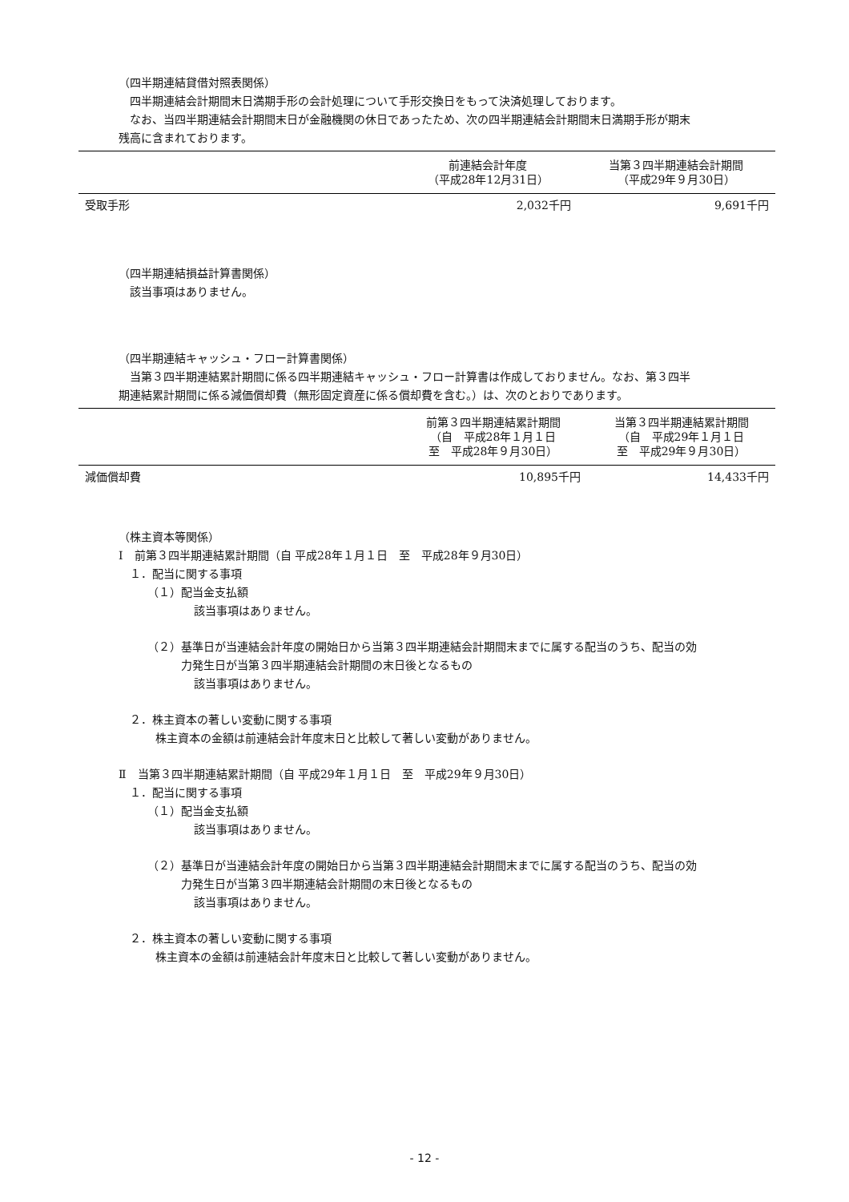（四半期連結貸借対照表関係）
四半期連結会計期間末日満期手形の会計処理について手形交換日をもって決済処理しております。
なお、当四半期連結会計期間末日が金融機関の休日であったため、次の四半期連結会計期間末日満期手形が期末
残高に含まれております。
| | 前連結会計年度 （平成28年12月31日） | 当第３四半期連結会計期間 （平成29年９月30日） |
| --- | --- | --- |
| 受取手形 | 2,032千円 | 9,691千円 |
（四半期連結損益計算書関係）
該当事項はありません。
（四半期連結キャッシュ・フロー計算書関係）
当第３四半期連結累計期間に係る四半期連結キャッシュ・フロー計算書は作成しておりません。なお、第３四半
期連結累計期間に係る減価償却費（無形固定資産に係る償却費を含む。）は、次のとおりであります。
| | 前第３四半期連結累計期間 （自 平成28年１月１日 至 平成28年９月30日） | 当第３四半期連結累計期間 （自 平成29年１月１日 至 平成29年９月30日） |
| --- | --- | --- |
| 減価償却費 | 10,895千円 | 14,433千円 |
（株主資本等関係）
Ⅰ　前第３四半期連結累計期間（自 平成28年１月１日　至　平成28年９月30日）
１．配当に関する事項
（１）配当金支払額
該当事項はありません。
（２）基準日が当連結会計年度の開始日から当第３四半期連結会計期間末までに属する配当のうち、配当の効
力発生日が当第３四半期連結会計期間の末日後となるもの
該当事項はありません。
２．株主資本の著しい変動に関する事項
株主資本の金額は前連結会計年度末日と比較して著しい変動がありません。
Ⅱ　当第３四半期連結累計期間（自 平成29年１月１日　至　平成29年９月30日）
１．配当に関する事項
（１）配当金支払額
該当事項はありません。
（２）基準日が当連結会計年度の開始日から当第３四半期連結会計期間末までに属する配当のうち、配当の効
力発生日が当第３四半期連結会計期間の末日後となるもの
該当事項はありません。
２．株主資本の著しい変動に関する事項
株主資本の金額は前連結会計年度末日と比較して著しい変動がありません。
- 12 -